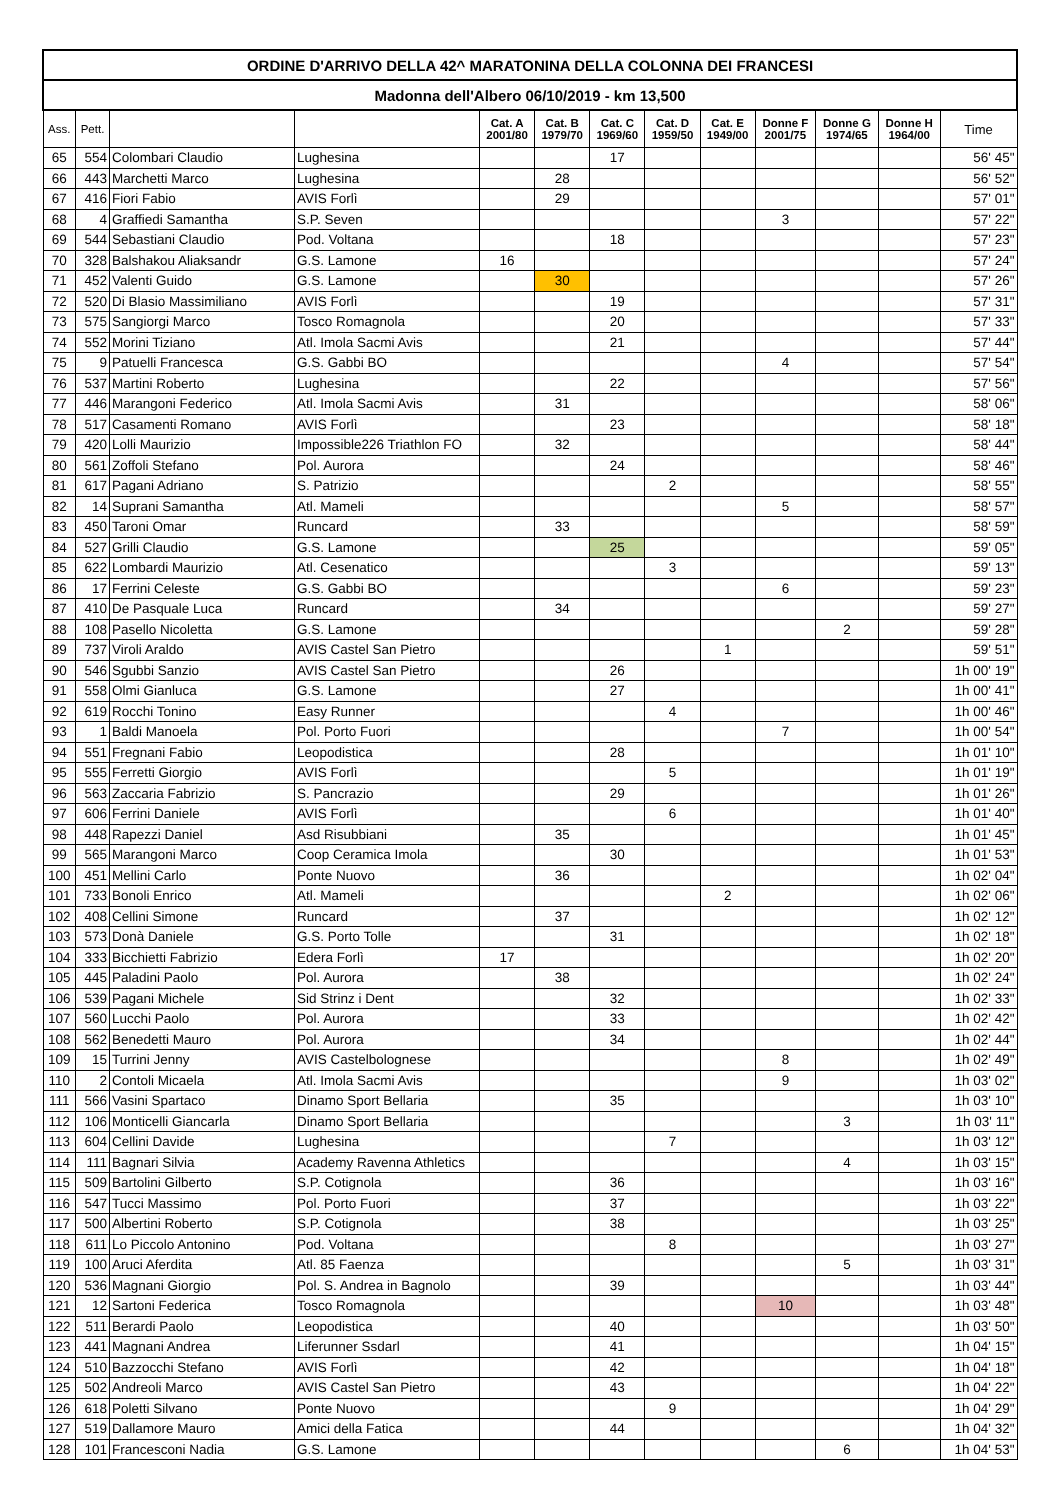| ORDINE D'ARRIVO DELLA 42^ MARATONINA DELLA COLONNA DEI FRANCESI | | | | | | | | | | | | |
| --- | --- | --- | --- | --- | --- | --- | --- | --- | --- | --- | --- | --- |
| Madonna dell'Albero 06/10/2019 - km 13,500 | | | | | | | | | | | | |
| Ass. | Pett. | | | Cat. A 2001/80 | Cat. B 1979/70 | Cat. C 1969/60 | Cat. D 1959/50 | Cat. E 1949/00 | Donne F 2001/75 | Donne G 1974/65 | Donne H 1964/00 | Time |
| 65 | 554 | Colombari Claudio | Lughesina | | | 17 | | | | | | 56' 45" |
| 66 | 443 | Marchetti Marco | Lughesina | | 28 | | | | | | | 56' 52" |
| 67 | 416 | Fiori Fabio | AVIS Forlì | | 29 | | | | | | | 57' 01" |
| 68 | 4 | Graffiedi Samantha | S.P. Seven | | | | | | 3 | | | 57' 22" |
| 69 | 544 | Sebastiani Claudio | Pod. Voltana | | | 18 | | | | | | 57' 23" |
| 70 | 328 | Balshakou Aliaksandr | G.S. Lamone | 16 | | | | | | | | 57' 24" |
| 71 | 452 | Valenti Guido | G.S. Lamone | | 30 | | | | | | | 57' 26" |
| 72 | 520 | Di Blasio Massimiliano | AVIS Forlì | | | 19 | | | | | | 57' 31" |
| 73 | 575 | Sangiorgi Marco | Tosco Romagnola | | | 20 | | | | | | 57' 33" |
| 74 | 552 | Morini Tiziano | Atl. Imola Sacmi Avis | | | 21 | | | | | | 57' 44" |
| 75 | 9 | Patuelli Francesca | G.S. Gabbi BO | | | | | | 4 | | | 57' 54" |
| 76 | 537 | Martini Roberto | Lughesina | | | 22 | | | | | | 57' 56" |
| 77 | 446 | Marangoni Federico | Atl. Imola Sacmi Avis | | 31 | | | | | | | 58' 06" |
| 78 | 517 | Casamenti Romano | AVIS Forlì | | | 23 | | | | | | 58' 18" |
| 79 | 420 | Lolli Maurizio | Impossible226 Triathlon FO | | 32 | | | | | | | 58' 44" |
| 80 | 561 | Zoffoli Stefano | Pol. Aurora | | | 24 | | | | | | 58' 46" |
| 81 | 617 | Pagani Adriano | S. Patrizio | | | | 2 | | | | | 58' 55" |
| 82 | 14 | Suprani Samantha | Atl. Mameli | | | | | | 5 | | | 58' 57" |
| 83 | 450 | Taroni Omar | Runcard | | 33 | | | | | | | 58' 59" |
| 84 | 527 | Grilli Claudio | G.S. Lamone | | | 25 | | | | | | 59' 05" |
| 85 | 622 | Lombardi Maurizio | Atl. Cesenatico | | | | 3 | | | | | 59' 13" |
| 86 | 17 | Ferrini Celeste | G.S. Gabbi BO | | | | | | 6 | | | 59' 23" |
| 87 | 410 | De Pasquale Luca | Runcard | | 34 | | | | | | | 59' 27" |
| 88 | 108 | Pasello Nicoletta | G.S. Lamone | | | | | | | 2 | | 59' 28" |
| 89 | 737 | Viroli Araldo | AVIS Castel San Pietro | | | | | 1 | | | | 59' 51" |
| 90 | 546 | Sgubbi Sanzio | AVIS Castel San Pietro | | | 26 | | | | | | 1h 00' 19" |
| 91 | 558 | Olmi Gianluca | G.S. Lamone | | | 27 | | | | | | 1h 00' 41" |
| 92 | 619 | Rocchi Tonino | Easy Runner | | | | 4 | | | | | 1h 00' 46" |
| 93 | 1 | Baldi Manoela | Pol. Porto Fuori | | | | | | 7 | | | 1h 00' 54" |
| 94 | 551 | Fregnani Fabio | Leopodistica | | | 28 | | | | | | 1h 01' 10" |
| 95 | 555 | Ferretti Giorgio | AVIS Forlì | | | | 5 | | | | | 1h 01' 19" |
| 96 | 563 | Zaccaria Fabrizio | S. Pancrazio | | | 29 | | | | | | 1h 01' 26" |
| 97 | 606 | Ferrini Daniele | AVIS Forlì | | | | 6 | | | | | 1h 01' 40" |
| 98 | 448 | Rapezzi Daniel | Asd Risubbiani | | 35 | | | | | | | 1h 01' 45" |
| 99 | 565 | Marangoni Marco | Coop Ceramica Imola | | | 30 | | | | | | 1h 01' 53" |
| 100 | 451 | Mellini Carlo | Ponte Nuovo | | 36 | | | | | | | 1h 02' 04" |
| 101 | 733 | Bonoli Enrico | Atl. Mameli | | | | | 2 | | | | 1h 02' 06" |
| 102 | 408 | Cellini Simone | Runcard | | 37 | | | | | | | 1h 02' 12" |
| 103 | 573 | Donà Daniele | G.S. Porto Tolle | | | 31 | | | | | | 1h 02' 18" |
| 104 | 333 | Bicchietti Fabrizio | Edera Forlì | 17 | | | | | | | | 1h 02' 20" |
| 105 | 445 | Paladini Paolo | Pol. Aurora | | 38 | | | | | | | 1h 02' 24" |
| 106 | 539 | Pagani Michele | Sid Strinz i Dent | | | 32 | | | | | | 1h 02' 33" |
| 107 | 560 | Lucchi Paolo | Pol. Aurora | | | 33 | | | | | | 1h 02' 42" |
| 108 | 562 | Benedetti Mauro | Pol. Aurora | | | 34 | | | | | | 1h 02' 44" |
| 109 | 15 | Turrini Jenny | AVIS Castelbolognese | | | | | | 8 | | | 1h 02' 49" |
| 110 | 2 | Contoli Micaela | Atl. Imola Sacmi Avis | | | | | | 9 | | | 1h 03' 02" |
| 111 | 566 | Vasini Spartaco | Dinamo Sport Bellaria | | | 35 | | | | | | 1h 03' 10" |
| 112 | 106 | Monticelli Giancarla | Dinamo Sport Bellaria | | | | | | | 3 | | 1h 03' 11" |
| 113 | 604 | Cellini Davide | Lughesina | | | | 7 | | | | | 1h 03' 12" |
| 114 | 111 | Bagnari Silvia | Academy Ravenna Athletics | | | | | | | 4 | | 1h 03' 15" |
| 115 | 509 | Bartolini Gilberto | S.P. Cotignola | | | 36 | | | | | | 1h 03' 16" |
| 116 | 547 | Tucci Massimo | Pol. Porto Fuori | | | 37 | | | | | | 1h 03' 22" |
| 117 | 500 | Albertini Roberto | S.P. Cotignola | | | 38 | | | | | | 1h 03' 25" |
| 118 | 611 | Lo Piccolo Antonino | Pod. Voltana | | | | 8 | | | | | 1h 03' 27" |
| 119 | 100 | Aruci Aferdita | Atl. 85 Faenza | | | | | | | 5 | | 1h 03' 31" |
| 120 | 536 | Magnani Giorgio | Pol. S. Andrea in Bagnolo | | | 39 | | | | | | 1h 03' 44" |
| 121 | 12 | Sartoni Federica | Tosco Romagnola | | | | | | 10 | | | 1h 03' 48" |
| 122 | 511 | Berardi Paolo | Leopodistica | | | 40 | | | | | | 1h 03' 50" |
| 123 | 441 | Magnani Andrea | Liferunner Ssdarl | | | 41 | | | | | | 1h 04' 15" |
| 124 | 510 | Bazzocchi Stefano | AVIS Forlì | | | 42 | | | | | | 1h 04' 18" |
| 125 | 502 | Andreoli Marco | AVIS Castel San Pietro | | | 43 | | | | | | 1h 04' 22" |
| 126 | 618 | Poletti Silvano | Ponte Nuovo | | | | 9 | | | | | 1h 04' 29" |
| 127 | 519 | Dallamore Mauro | Amici della Fatica | | | 44 | | | | | | 1h 04' 32" |
| 128 | 101 | Francesconi Nadia | G.S. Lamone | | | | | | | 6 | | 1h 04' 53" |